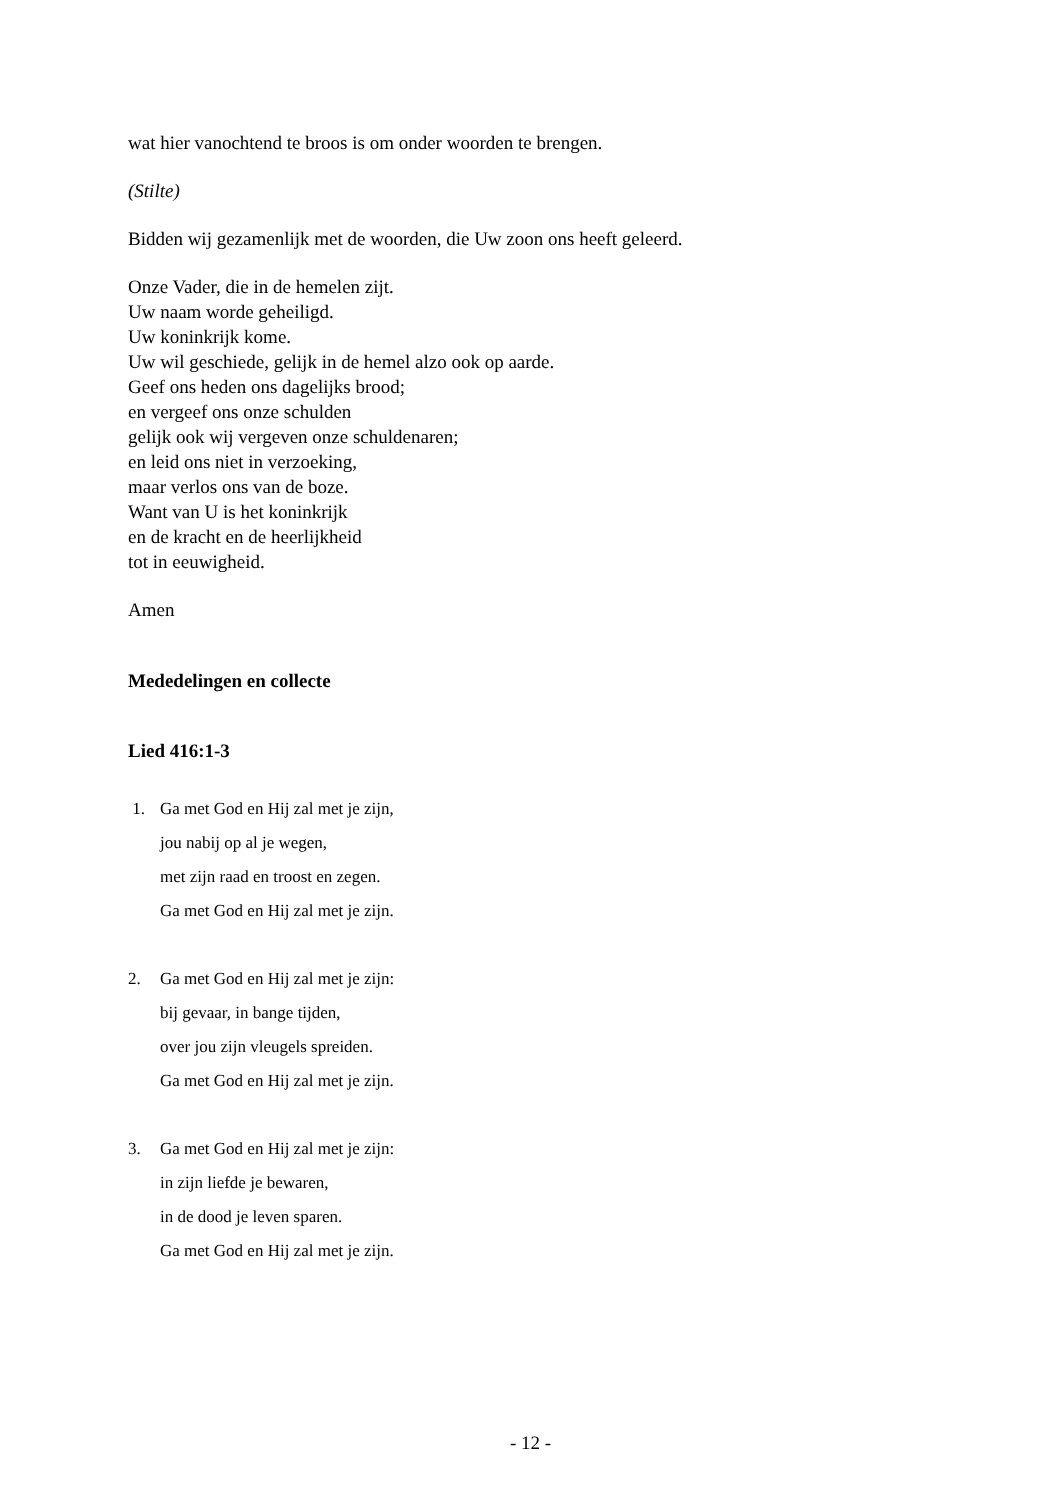wat hier vanochtend te broos is om onder woorden te brengen.
(Stilte)
Bidden wij gezamenlijk met de woorden, die Uw zoon ons heeft geleerd.
Onze Vader, die in de hemelen zijt.
Uw naam worde geheiligd.
Uw koninkrijk kome.
Uw wil geschiede, gelijk in de hemel alzo ook op aarde.
Geef ons heden ons dagelijks brood;
en vergeef ons onze schulden
gelijk ook wij vergeven onze schuldenaren;
en leid ons niet in verzoeking,
maar verlos ons van de boze.
Want van U is het koninkrijk
en de kracht en de heerlijkheid
tot in eeuwigheid.
Amen
Mededelingen en collecte
Lied 416:1-3
1. Ga met God en Hij zal met je zijn,
jou nabij op al je wegen,
met zijn raad en troost en zegen.
Ga met God en Hij zal met je zijn.
2. Ga met God en Hij zal met je zijn:
bij gevaar, in bange tijden,
over jou zijn vleugels spreiden.
Ga met God en Hij zal met je zijn.
3. Ga met God en Hij zal met je zijn:
in zijn liefde je bewaren,
in de dood je leven sparen.
Ga met God en Hij zal met je zijn.
- 12 -